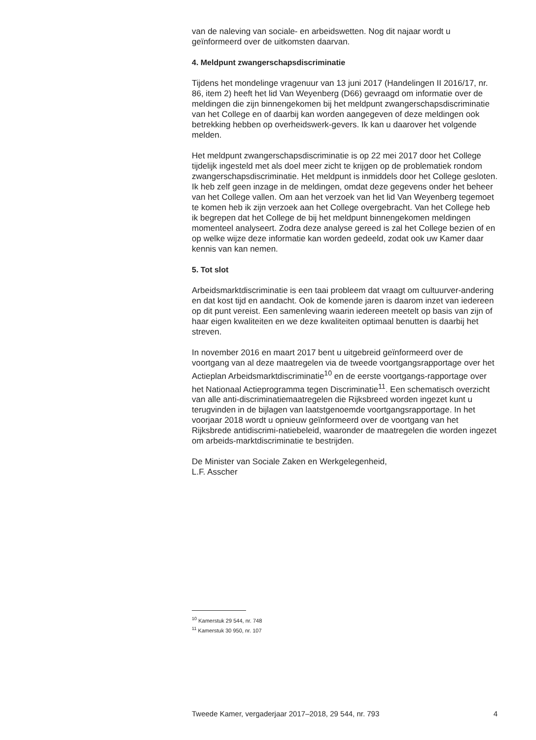van de naleving van sociale- en arbeidswetten. Nog dit najaar wordt u geïnformeerd over de uitkomsten daarvan.
4. Meldpunt zwangerschapsdiscriminatie
Tijdens het mondelinge vragenuur van 13 juni 2017 (Handelingen II 2016/17, nr. 86, item 2) heeft het lid Van Weyenberg (D66) gevraagd om informatie over de meldingen die zijn binnengekomen bij het meldpunt zwangerschapsdiscriminatie van het College en of daarbij kan worden aangegeven of deze meldingen ook betrekking hebben op overheidswerk-gevers. Ik kan u daarover het volgende melden.
Het meldpunt zwangerschapsdiscriminatie is op 22 mei 2017 door het College tijdelijk ingesteld met als doel meer zicht te krijgen op de problematiek rondom zwangerschapsdiscriminatie. Het meldpunt is inmiddels door het College gesloten. Ik heb zelf geen inzage in de meldingen, omdat deze gegevens onder het beheer van het College vallen. Om aan het verzoek van het lid Van Weyenberg tegemoet te komen heb ik zijn verzoek aan het College overgebracht. Van het College heb ik begrepen dat het College de bij het meldpunt binnengekomen meldingen momenteel analyseert. Zodra deze analyse gereed is zal het College bezien of en op welke wijze deze informatie kan worden gedeeld, zodat ook uw Kamer daar kennis van kan nemen.
5. Tot slot
Arbeidsmarktdiscriminatie is een taai probleem dat vraagt om cultuurver-andering en dat kost tijd en aandacht. Ook de komende jaren is daarom inzet van iedereen op dit punt vereist. Een samenleving waarin iedereen meetelt op basis van zijn of haar eigen kwaliteiten en we deze kwaliteiten optimaal benutten is daarbij het streven.
In november 2016 en maart 2017 bent u uitgebreid geïnformeerd over de voortgang van al deze maatregelen via de tweede voortgangsrapportage over het Actieplan Arbeidsmarktdiscriminatie<sup>10</sup> en de eerste voortgangs-rapportage over het Nationaal Actieprogramma tegen Discriminatie<sup>11</sup>. Een schematisch overzicht van alle anti-discriminatiemaatregelen die Rijksbreed worden ingezet kunt u terugvinden in de bijlagen van laatstgenoemde voortgangsrapportage. In het voorjaar 2018 wordt u opnieuw geïnformeerd over de voortgang van het Rijksbrede antidiscrimi-natiebeleid, waaronder de maatregelen die worden ingezet om arbeids-marktdiscriminatie te bestrijden.
De Minister van Sociale Zaken en Werkgelegenheid,
L.F. Asscher
<sup>10</sup> Kamerstuk 29 544, nr. 748
<sup>11</sup> Kamerstuk 30 950, nr. 107
Tweede Kamer, vergaderjaar 2017–2018, 29 544, nr. 793 4